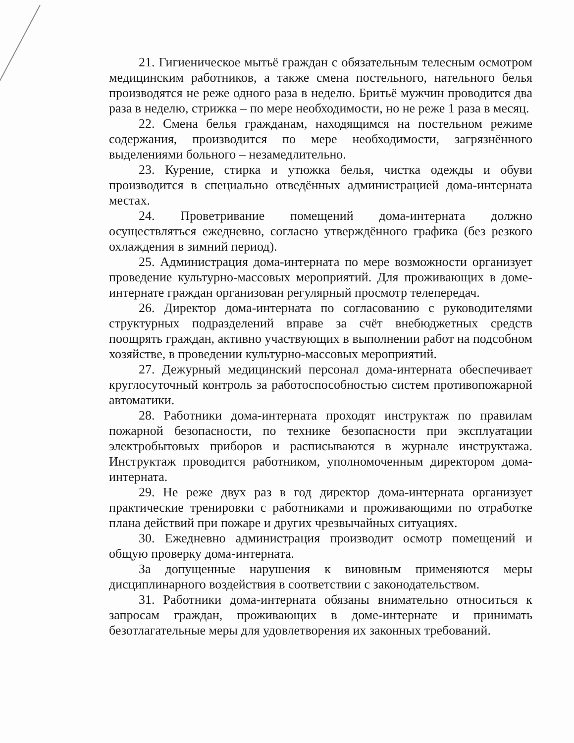21. Гигиеническое мытьё граждан с обязательным телесным осмотром медицинским работников, а также смена постельного, нательного белья производятся не реже одного раза в неделю. Бритьё мужчин проводится два раза в неделю, стрижка – по мере необходимости, но не реже 1 раза в месяц.
22. Смена белья гражданам, находящимся на постельном режиме содержания, производится по мере необходимости, загрязнённого выделениями больного – незамедлительно.
23. Курение, стирка и утюжка белья, чистка одежды и обуви производится в специально отведённых администрацией дома-интерната местах.
24. Проветривание помещений дома-интерната должно осуществляться ежедневно, согласно утверждённого графика (без резкого охлаждения в зимний период).
25. Администрация дома-интерната по мере возможности организует проведение культурно-массовых мероприятий. Для проживающих в доме-интернате граждан организован регулярный просмотр телепередач.
26. Директор дома-интерната по согласованию с руководителями структурных подразделений вправе за счёт внебюджетных средств поощрять граждан, активно участвующих в выполнении работ на подсобном хозяйстве, в проведении культурно-массовых мероприятий.
27. Дежурный медицинский персонал дома-интерната обеспечивает круглосуточный контроль за работоспособностью систем противопожарной автоматики.
28. Работники дома-интерната проходят инструктаж по правилам пожарной безопасности, по технике безопасности при эксплуатации электробытовых приборов и расписываются в журнале инструктажа. Инструктаж проводится работником, уполномоченным директором дома-интерната.
29. Не реже двух раз в год директор дома-интерната организует практические тренировки с работниками и проживающими по отработке плана действий при пожаре и других чрезвычайных ситуациях.
30. Ежедневно администрация производит осмотр помещений и общую проверку дома-интерната.
За допущенные нарушения к виновным применяются меры дисциплинарного воздействия в соответствии с законодательством.
31. Работники дома-интерната обязаны внимательно относиться к запросам граждан, проживающих в доме-интернате и принимать безотлагательные меры для удовлетворения их законных требований.